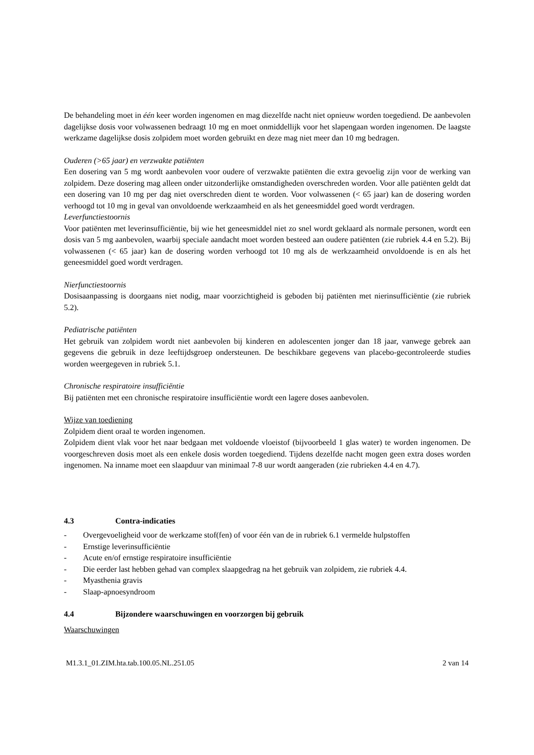De behandeling moet in één keer worden ingenomen en mag diezelfde nacht niet opnieuw worden toegediend. De aanbevolen dagelijkse dosis voor volwassenen bedraagt 10 mg en moet onmiddellijk voor het slapengaan worden ingenomen. De laagste werkzame dagelijkse dosis zolpidem moet worden gebruikt en deze mag niet meer dan 10 mg bedragen.
Ouderen (>65 jaar) en verzwakte patiënten
Een dosering van 5 mg wordt aanbevolen voor oudere of verzwakte patiënten die extra gevoelig zijn voor de werking van zolpidem. Deze dosering mag alleen onder uitzonderlijke omstandigheden overschreden worden. Voor alle patiënten geldt dat een dosering van 10 mg per dag niet overschreden dient te worden. Voor volwassenen (< 65 jaar) kan de dosering worden verhoogd tot 10 mg in geval van onvoldoende werkzaamheid en als het geneesmiddel goed wordt verdragen.
Leverfunctiestoornis
Voor patiënten met leverinsufficiëntie, bij wie het geneesmiddel niet zo snel wordt geklaard als normale personen, wordt een dosis van 5 mg aanbevolen, waarbij speciale aandacht moet worden besteed aan oudere patiënten (zie rubriek 4.4 en 5.2). Bij volwassenen (< 65 jaar) kan de dosering worden verhoogd tot 10 mg als de werkzaamheid onvoldoende is en als het geneesmiddel goed wordt verdragen.
Nierfunctiestoornis
Dosisaanpassing is doorgaans niet nodig, maar voorzichtigheid is geboden bij patiënten met nierinsufficiëntie (zie rubriek 5.2).
Pediatrische patiënten
Het gebruik van zolpidem wordt niet aanbevolen bij kinderen en adolescenten jonger dan 18 jaar, vanwege gebrek aan gegevens die gebruik in deze leeftijdsgroep ondersteunen. De beschikbare gegevens van placebo-gecontroleerde studies worden weergegeven in rubriek 5.1.
Chronische respiratoire insufficiëntie
Bij patiënten met een chronische respiratoire insufficiëntie wordt een lagere doses aanbevolen.
Wijze van toediening
Zolpidem dient oraal te worden ingenomen.
Zolpidem dient vlak voor het naar bedgaan met voldoende vloeistof (bijvoorbeeld 1 glas water) te worden ingenomen. De voorgeschreven dosis moet als een enkele dosis worden toegediend. Tijdens dezelfde nacht mogen geen extra doses worden ingenomen. Na inname moet een slaapduur van minimaal 7-8 uur wordt aangeraden (zie rubrieken 4.4 en 4.7).
4.3 Contra-indicaties
- Overgevoeligheid voor de werkzame stof(fen) of voor één van de in rubriek 6.1 vermelde hulpstoffen
- Ernstige leverinsufficiëntie
- Acute en/of ernstige respiratoire insufficiëntie
- Die eerder last hebben gehad van complex slaapgedrag na het gebruik van zolpidem, zie rubriek 4.4.
- Myasthenia gravis
- Slaap-apnoesyndroom
4.4 Bijzondere waarschuwingen en voorzorgen bij gebruik
Waarschuwingen
M1.3.1_01.ZIM.hta.tab.100.05.NL.251.05 2 van 14